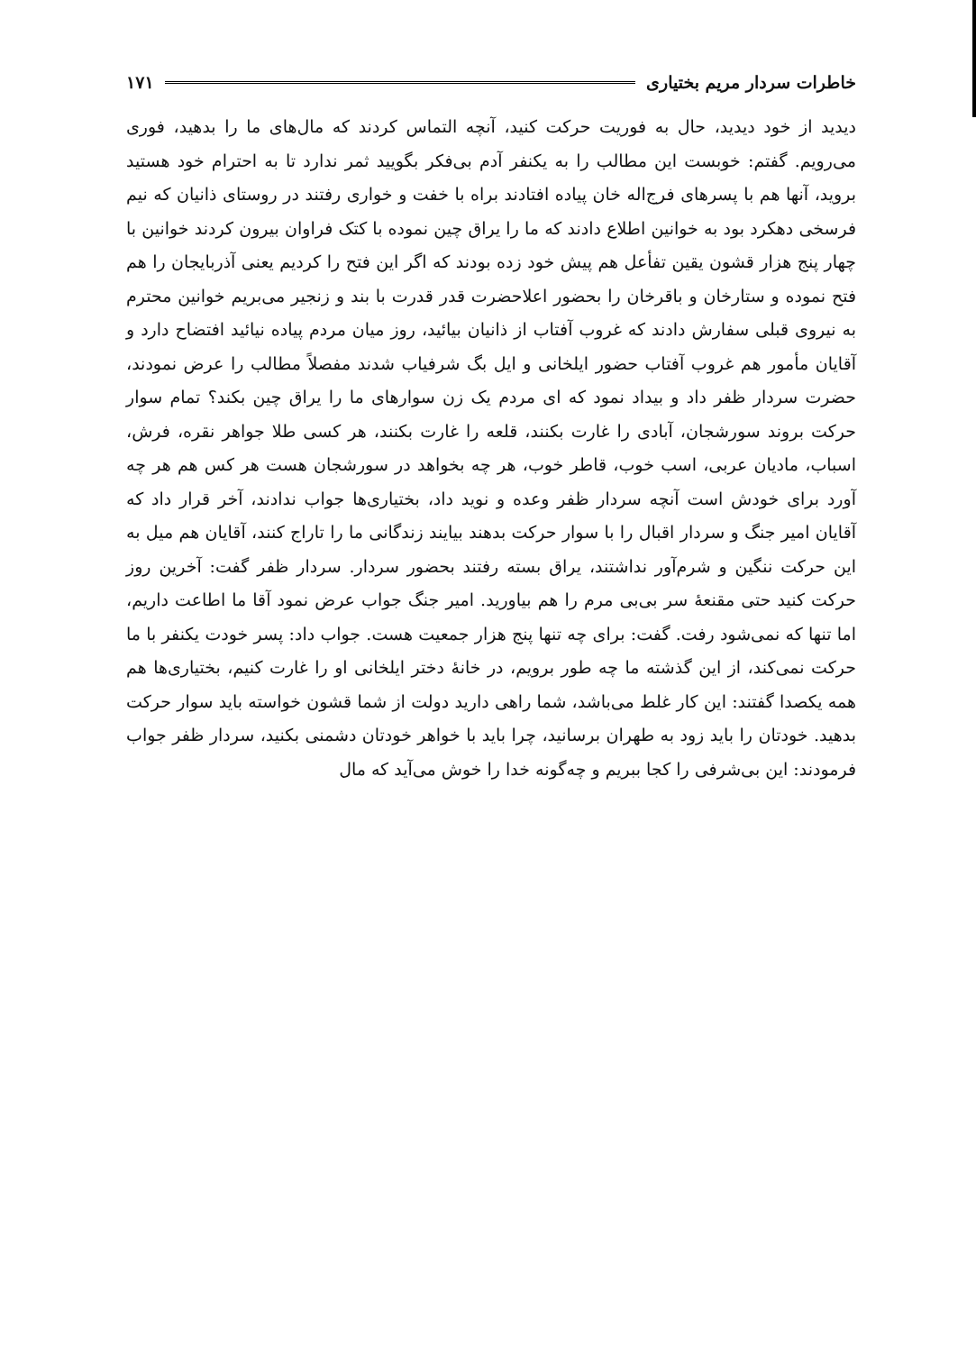خاطرات سردار مریم بختیاری ۱۷۱
دیدید از خود دیدید، حال به فوریت حرکت کنید، آنچه التماس کردند که مال‌های ما را بدهید، فوری می‌رویم. گفتم: خوبست این مطالب را به یکنفر آدم بی‌فکر بگویید ثمر ندارد تا به احترام خود هستید بروید، آنها هم با پسرهای فرج‌اله خان پیاده افتادند براه با خفت و خواری رفتند در روستای ذانیان که نیم فرسخی دهکرد بود به خوانین اطلاع دادند که ما را یراق چین نموده با کتک فراوان بیرون کردند خوانین با چهار پنج هزار قشون یقین تفأعل هم پیش خود زده بودند که اگر این فتح را کردیم یعنی آذربایجان را هم فتح نموده و ستارخان و باقرخان را بحضور اعلاحضرت قدر قدرت با بند و زنجیر می‌بریم خوانین محترم به نیروی قبلی سفارش دادند که غروب آفتاب از ذانیان بیائید، روز میان مردم پیاده نیائید افتضاح دارد و آقایان مأمور هم غروب آفتاب حضور ایلخانی و ایل بگ شرفیاب شدند مفصلاً مطالب را عرض نمودند، حضرت سردار ظفر داد و بیداد نمود که ای مردم یک زن سوارهای ما را یراق چین بکند؟ تمام سوار حرکت بروند سورشجان، آبادی را غارت بکنند، قلعه را غارت بکنند، هر کسی طلا جواهر نقره، فرش، اسباب، مادیان عربی، اسب خوب، قاطر خوب، هر چه بخواهد در سورشجان هست هر کس هم هر چه آورد برای خودش است آنچه سردار ظفر وعده و نوید داد، بختیاری‌ها جواب ندادند، آخر قرار داد که آقایان امیر جنگ و سردار اقبال را با سوار حرکت بدهند بیایند زندگانی ما را تاراج کنند، آقایان هم میل به این حرکت ننگین و شرم‌آور نداشتند، یراق بسته رفتند بحضور سردار. سردار ظفر گفت: آخرین روز حرکت کنید حتی مقنعهٔ سر بی‌بی مرم را هم بیاورید. امیر جنگ جواب عرض نمود آقا ما اطاعت داریم، اما تنها که نمی‌شود رفت. گفت: برای چه تنها پنج هزار جمعیت هست. جواب داد: پسر خودت یکنفر با ما حرکت نمی‌کند، از این گذشته ما چه طور برویم، در خانهٔ دختر ایلخانی او را غارت کنیم، بختیاری‌ها هم همه یکصدا گفتند: این کار غلط می‌باشد، شما راهی دارید دولت از شما قشون خواسته باید سوار حرکت بدهید. خودتان را باید زود به طهران برسانید، چرا باید با خواهر خودتان دشمنی بکنید، سردار ظفر جواب فرمودند: این بی‌شرفی را کجا ببریم و چه‌گونه خدا را خوش می‌آید که مال